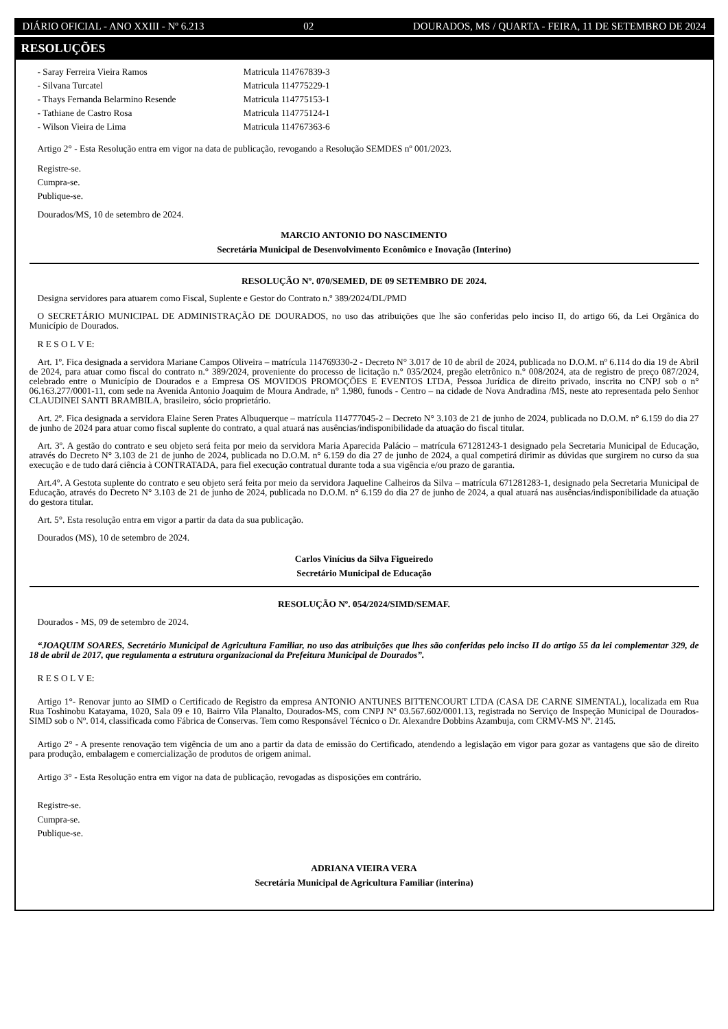DIÁRIO OFICIAL - ANO XXIII - Nº 6.213 02 DOURADOS, MS / QUARTA - FEIRA, 11 DE SETEMBRO DE 2024
RESOLUÇÕES
- Saray Ferreira Vieira Ramos Matricula 114767839-3
- Silvana Turcatel Matricula 114775229-1
- Thays Fernanda Belarmino Resende Matricula 114775153-1
- Tathiane de Castro Rosa Matricula 114775124-1
- Wilson Vieira de Lima Matricula 114767363-6
Artigo 2° - Esta Resolução entra em vigor na data de publicação, revogando a Resolução SEMDES nº 001/2023.
Registre-se.
Cumpra-se.
Publique-se.
Dourados/MS, 10 de setembro de 2024.
MARCIO ANTONIO DO NASCIMENTO
Secretária Municipal de Desenvolvimento Econômico e Inovação (Interino)
RESOLUÇÃO Nº. 070/SEMED, DE 09 SETEMBRO DE 2024.
Designa servidores para atuarem como Fiscal, Suplente e Gestor do Contrato n.º 389/2024/DL/PMD
O SECRETÁRIO MUNICIPAL DE ADMINISTRAÇÃO DE DOURADOS, no uso das atribuições que lhe são conferidas pelo inciso II, do artigo 66, da Lei Orgânica do Município de Dourados.
R E S O L V E:
Art. 1º. Fica designada a servidora Mariane Campos Oliveira – matrícula 114769330-2 - Decreto N° 3.017 de 10 de abril de 2024, publicada no D.O.M. nº 6.114 do dia 19 de Abril de 2024, para atuar como fiscal do contrato n.° 389/2024, proveniente do processo de licitação n.° 035/2024, pregão eletrônico n.° 008/2024, ata de registro de preço 087/2024, celebrado entre o Município de Dourados e a Empresa OS MOVIDOS PROMOÇÕES E EVENTOS LTDA, Pessoa Jurídica de direito privado, inscrita no CNPJ sob o n° 06.163.277/0001-11, com sede na Avenida Antonio Joaquim de Moura Andrade, n° 1.980, funods - Centro – na cidade de Nova Andradina /MS, neste ato representada pelo Senhor CLAUDINEI SANTI BRAMBILA, brasileiro, sócio proprietário.
Art. 2º. Fica designada a servidora Elaine Seren Prates Albuquerque – matrícula 114777045-2 – Decreto N° 3.103 de 21 de junho de 2024, publicada no D.O.M. n° 6.159 do dia 27 de junho de 2024 para atuar como fiscal suplente do contrato, a qual atuará nas ausências/indisponibilidade da atuação do fiscal titular.
Art. 3º. A gestão do contrato e seu objeto será feita por meio da servidora Maria Aparecida Palácio – matrícula 671281243-1 designado pela Secretaria Municipal de Educação, através do Decreto N° 3.103 de 21 de junho de 2024, publicada no D.O.M. n° 6.159 do dia 27 de junho de 2024, a qual competirá dirimir as dúvidas que surgirem no curso da sua execução e de tudo dará ciência à CONTRATADA, para fiel execução contratual durante toda a sua vigência e/ou prazo de garantia.
Art.4°. A Gestota suplente do contrato e seu objeto será feita por meio da servidora Jaqueline Calheiros da Silva – matrícula 671281283-1, designado pela Secretaria Municipal de Educação, através do Decreto N° 3.103 de 21 de junho de 2024, publicada no D.O.M. n° 6.159 do dia 27 de junho de 2024, a qual atuará nas ausências/indisponibilidade da atuação do gestora titular.
Art. 5°. Esta resolução entra em vigor a partir da data da sua publicação.
Dourados (MS), 10 de setembro de 2024.
Carlos Vinícius da Silva Figueiredo
Secretário Municipal de Educação
RESOLUÇÃO Nº. 054/2024/SIMD/SEMAF.
Dourados - MS, 09 de setembro de 2024.
“JOAQUIM SOARES, Secretário Municipal de Agricultura Familiar, no uso das atribuições que lhes são conferidas pelo inciso II do artigo 55 da lei complementar 329, de 18 de abril de 2017, que regulamenta a estrutura organizacional da Prefeitura Municipal de Dourados”.
R E S O L V E:
Artigo 1°- Renovar junto ao SIMD o Certificado de Registro da empresa ANTONIO ANTUNES BITTENCOURT LTDA (CASA DE CARNE SIMENTAL), localizada em Rua Rua Toshinobu Katayama, 1020, Sala 09 e 10, Bairro Vila Planalto, Dourados-MS, com CNPJ Nº 03.567.602/0001.13, registrada no Serviço de Inspeção Municipal de Dourados-SIMD sob o Nº. 014, classificada como Fábrica de Conservas. Tem como Responsável Técnico o Dr. Alexandre Dobbins Azambuja, com CRMV-MS Nº. 2145.
Artigo 2° - A presente renovação tem vigência de um ano a partir da data de emissão do Certificado, atendendo a legislação em vigor para gozar as vantagens que são de direito para produção, embalagem e comercialização de produtos de origem animal.
Artigo 3° - Esta Resolução entra em vigor na data de publicação, revogadas as disposições em contrário.
Registre-se.
Cumpra-se.
Publique-se.
ADRIANA VIEIRA VERA
Secretária Municipal de Agricultura Familiar (interina)